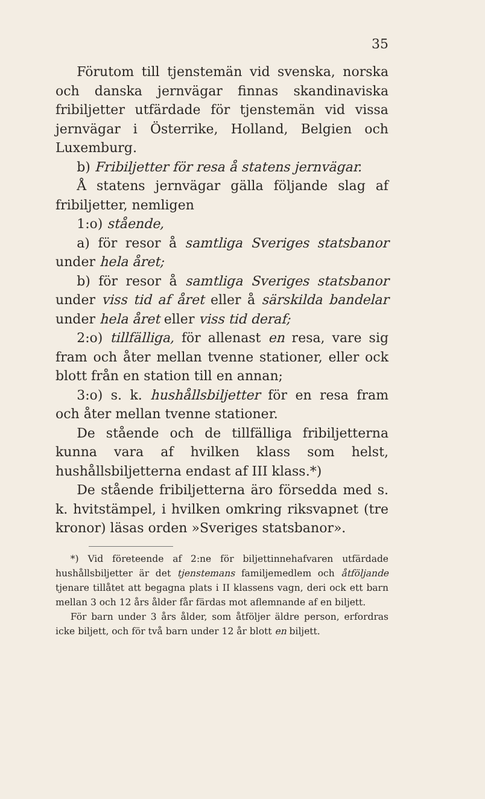35
Förutom till tjenstemän vid svenska, norska och danska jernvägar finnas skandinaviska fribiljetter utfärdade för tjenstemän vid vissa jernvägar i Österrike, Holland, Belgien och Luxemburg.
b) Fribiljetter för resa å statens jernvägar.
Å statens jernvägar gälla följande slag af fribiljetter, nemligen
1:o) stående,
a) för resor å samtliga Sveriges statsbanor under hela året;
b) för resor å samtliga Sveriges statsbanor under viss tid af året eller å särskilda bandelar under hela året eller viss tid deraf;
2:o) tillfälliga, för allenast en resa, vare sig fram och åter mellan tvenne stationer, eller ock blott från en station till en annan;
3:o) s. k. hushållsbiljetter för en resa fram och åter mellan tvenne stationer.
De stående och de tillfälliga fribiljetterna kunna vara af hvilken klass som helst, hushållsbiljetterna endast af III klass.*)
De stående fribiljetterna äro försedda med s. k. hvitstämpel, i hvilken omkring riksvapnet (tre kronor) läsas orden »Sveriges statsbanor».
*) Vid företeende af 2:ne för biljettinnehafvaren utfärdade hushållsbiljetter är det tjenstemans familjemedlem och åtföljande tjenare tillåtet att begagna plats i II klassens vagn, deri ock ett barn mellan 3 och 12 års ålder får färdas mot aflemnande af en biljett.
För barn under 3 års ålder, som åtföljer äldre person, erfordras icke biljett, och för två barn under 12 år blott en biljett.